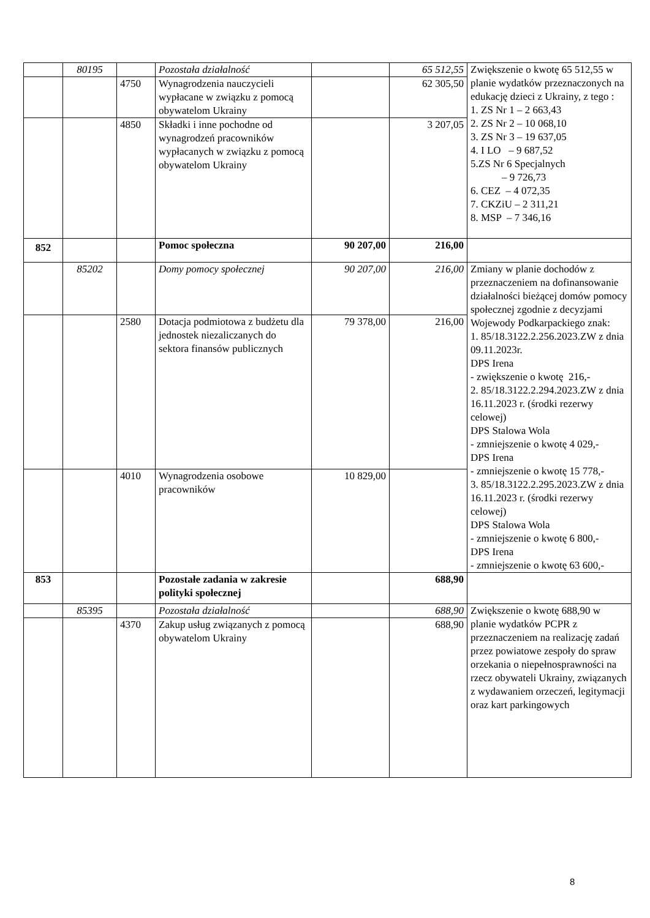| | 80195 | | Pozostała działalność | | 65 512,55 | Zwiększenie o kwotę 65 512,55 w planie wydatków przeznaczonych na edukację dzieci z Ukrainy, z tego : 1. ZS Nr 1 – 2 663,43 2. ZS Nr 2 – 10 068,10 3. ZS Nr 3 – 19 637,05 4. I LO – 9 687,52 5.ZS Nr 6 Specjalnych – 9 726,73 6. CEZ – 4 072,35 7. CKZiU – 2 311,21 8. MSP – 7 346,16 |
| | | 4750 | Wynagrodzenia nauczycieli wypłacane w związku z pomocą obywatelom Ukrainy | | 62 305,50 | |
| | | 4850 | Składki i inne pochodne od wynagrodzeń pracowników wypłacanych w związku z pomocą obywatelom Ukrainy | | 3 207,05 | |
| 852 | | | Pomoc społeczna | 90 207,00 | 216,00 | |
| | 85202 | | Domy pomocy społecznej | 90 207,00 | 216,00 | Zmiany w planie dochodów z przeznaczeniem na dofinansowanie działalności bieżącej domów pomocy społecznej zgodnie z decyzjami Wojewody Podkarpackiego znak: 1. 85/18.3122.2.256.2023.ZW z dnia 09.11.2023r. DPS Irena - zwiększenie o kwotę 216,- 2. 85/18.3122.2.294.2023.ZW z dnia 16.11.2023 r. (środki rezerwy celowej) DPS Stalowa Wola - zmniejszenie o kwotę 4 029,- DPS Irena - zmniejszenie o kwotę 15 778,- 3. 85/18.3122.2.295.2023.ZW z dnia 16.11.2023 r. (środki rezerwy celowej) DPS Stalowa Wola - zmniejszenie o kwotę 6 800,- DPS Irena - zmniejszenie o kwotę 63 600,- |
| | | 2580 | Dotacja podmiotowa z budżetu dla jednostek niezaliczanych do sektora finansów publicznych | 79 378,00 | 216,00 | |
| | | 4010 | Wynagrodzenia osobowe pracowników | 10 829,00 | | |
| 853 | | | Pozostałe zadania w zakresie polityki społecznej | | 688,90 | |
| | 85395 | | Pozostała działalność | | 688,90 | Zwiększenie o kwotę 688,90 w planie wydatków PCPR z przeznaczeniem na realizację zadań przez powiatowe zespoły do spraw orzekania o niepełnosprawności na rzecz obywateli Ukrainy, związanych z wydawaniem orzeczeń, legitymacji oraz kart parkingowych |
| | | 4370 | Zakup usług związanych z pomocą obywatelom Ukrainy | | 688,90 | |
8